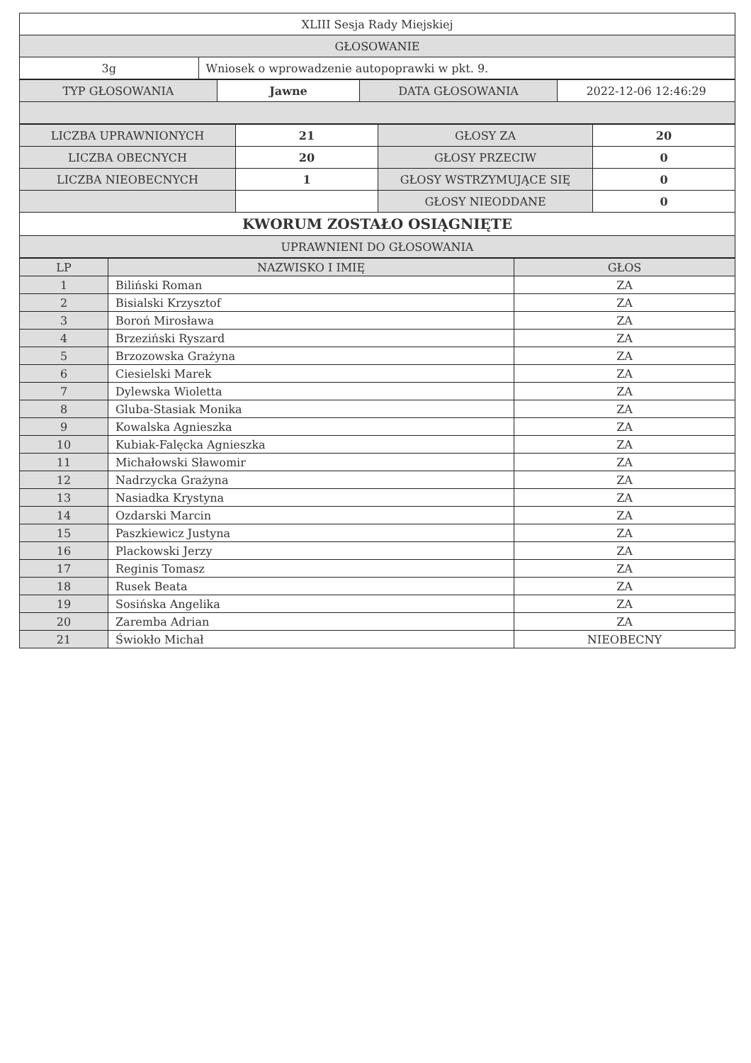| XLIII Sesja Rady Miejskiej | |
| GŁOSOWANIE | |
| 3g | Wniosek o wprowadzenie autopoprawki w pkt. 9. |
| TYP GŁOSOWANIA | Jawne | DATA GŁOSOWANIA | 2022-12-06 12:46:29 |
| LICZBA UPRAWNIONYCH | 21 | GŁOSY ZA | 20 |
| LICZBA OBECNYCH | 20 | GŁOSY PRZECIW | 0 |
| LICZBA NIEOBECNYCH | 1 | GŁOSY WSTRZYMUJĄCE SIĘ | 0 |
| | | GŁOSY NIEODDANE | 0 |
| KWORUM ZOSTAŁO OSIĄGNIĘTE | | | |
| UPRAWNIENI DO GŁOSOWANIA | | | |
| LP | NAZWISKO I IMIĘ | GŁOS |
| --- | --- | --- |
| 1 | Biliński Roman | ZA |
| 2 | Bisialski Krzysztof | ZA |
| 3 | Boroń Mirosława | ZA |
| 4 | Brzeziński Ryszard | ZA |
| 5 | Brzozowska Grażyna | ZA |
| 6 | Ciesielski Marek | ZA |
| 7 | Dylewska Wioletta | ZA |
| 8 | Gluba-Stasiak Monika | ZA |
| 9 | Kowalska Agnieszka | ZA |
| 10 | Kubiak-Falęcka Agnieszka | ZA |
| 11 | Michałowski Sławomir | ZA |
| 12 | Nadrzycka Grażyna | ZA |
| 13 | Nasiadka Krystyna | ZA |
| 14 | Ozdarski Marcin | ZA |
| 15 | Paszkiewicz Justyna | ZA |
| 16 | Plackowski Jerzy | ZA |
| 17 | Reginis Tomasz | ZA |
| 18 | Rusek Beata | ZA |
| 19 | Sosińska Angelika | ZA |
| 20 | Zaremba Adrian | ZA |
| 21 | Świokło Michał | NIEOBECNY |